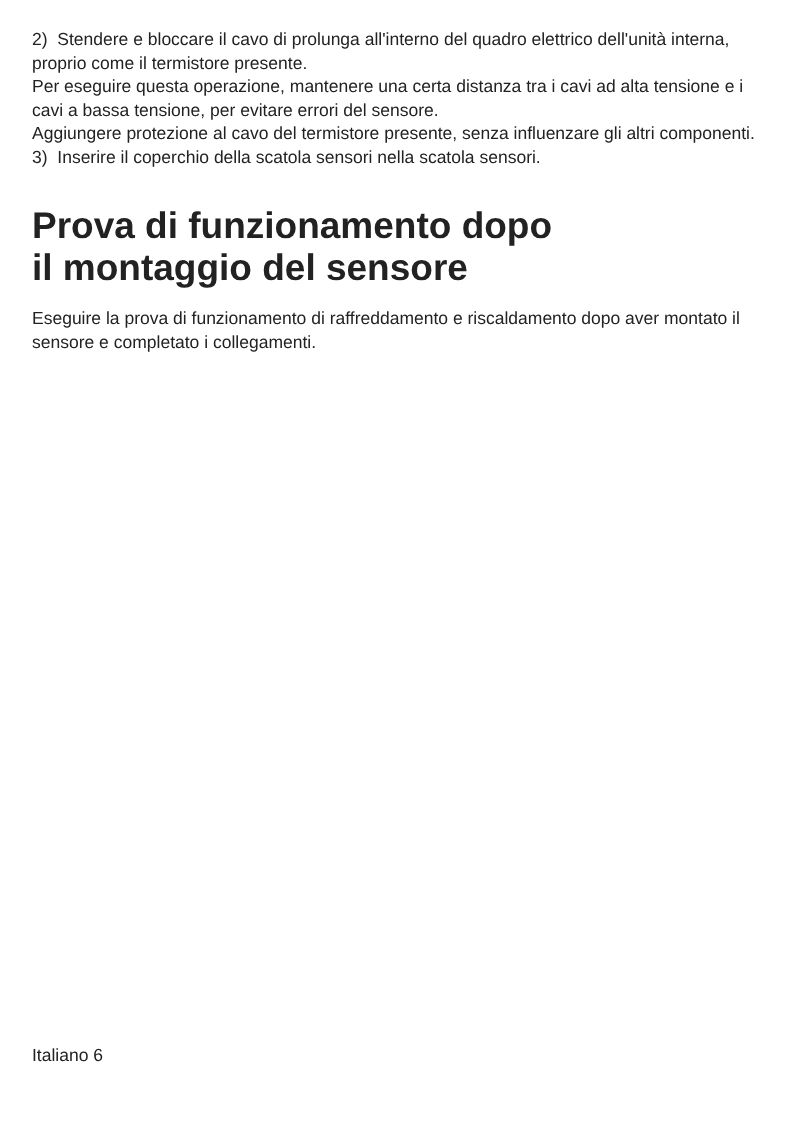2) Stendere e bloccare il cavo di prolunga all'interno del quadro elettrico dell'unità interna, proprio come il termistore presente.
Per eseguire questa operazione, mantenere una certa distanza tra i cavi ad alta tensione e i cavi a bassa tensione, per evitare errori del sensore.
Aggiungere protezione al cavo del termistore presente, senza influenzare gli altri componenti.
3) Inserire il coperchio della scatola sensori nella scatola sensori.
Prova di funzionamento dopo
il montaggio del sensore
Eseguire la prova di funzionamento di raffreddamento e riscaldamento dopo aver montato il sensore e completato i collegamenti.
Italiano 6